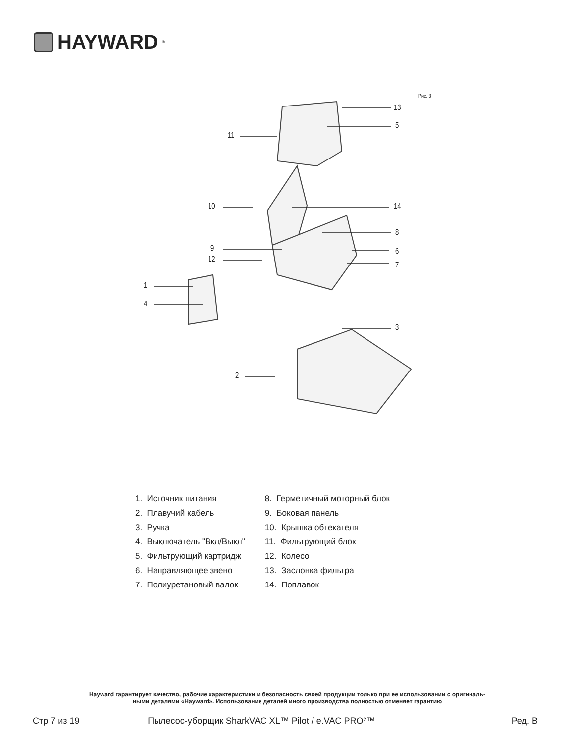HAYWARD<sup>®</sup>
Рис. 3
13
5
11
10 14
8
9 6
12
7
1
4
3
2
1. Источник питания
2. Плавучий кабель
3. Ручка
4. Выключатель "Вкл/Выкл"
5. Фильтрующий картридж
6. Направляющее звено
7. Полиуретановый валок
8. Герметичный моторный блок
9. Боковая панель
10. Крышка обтекателя
11. Фильтрующий блок
12. Колесо
13. Заслонка фильтра
14. Поплавок
Hayward гарантирует качество, рабочие характеристики и безопасность своей продукции только при ее использовании с оригиналь-
ными деталями «Hayward». Использование деталей иного производства полностью отменяет гарантию
Стр 7 из 19 Пылесос-уборщик SharkVAC XL™ Pilot / e.VAC PRO²™ Ред. B